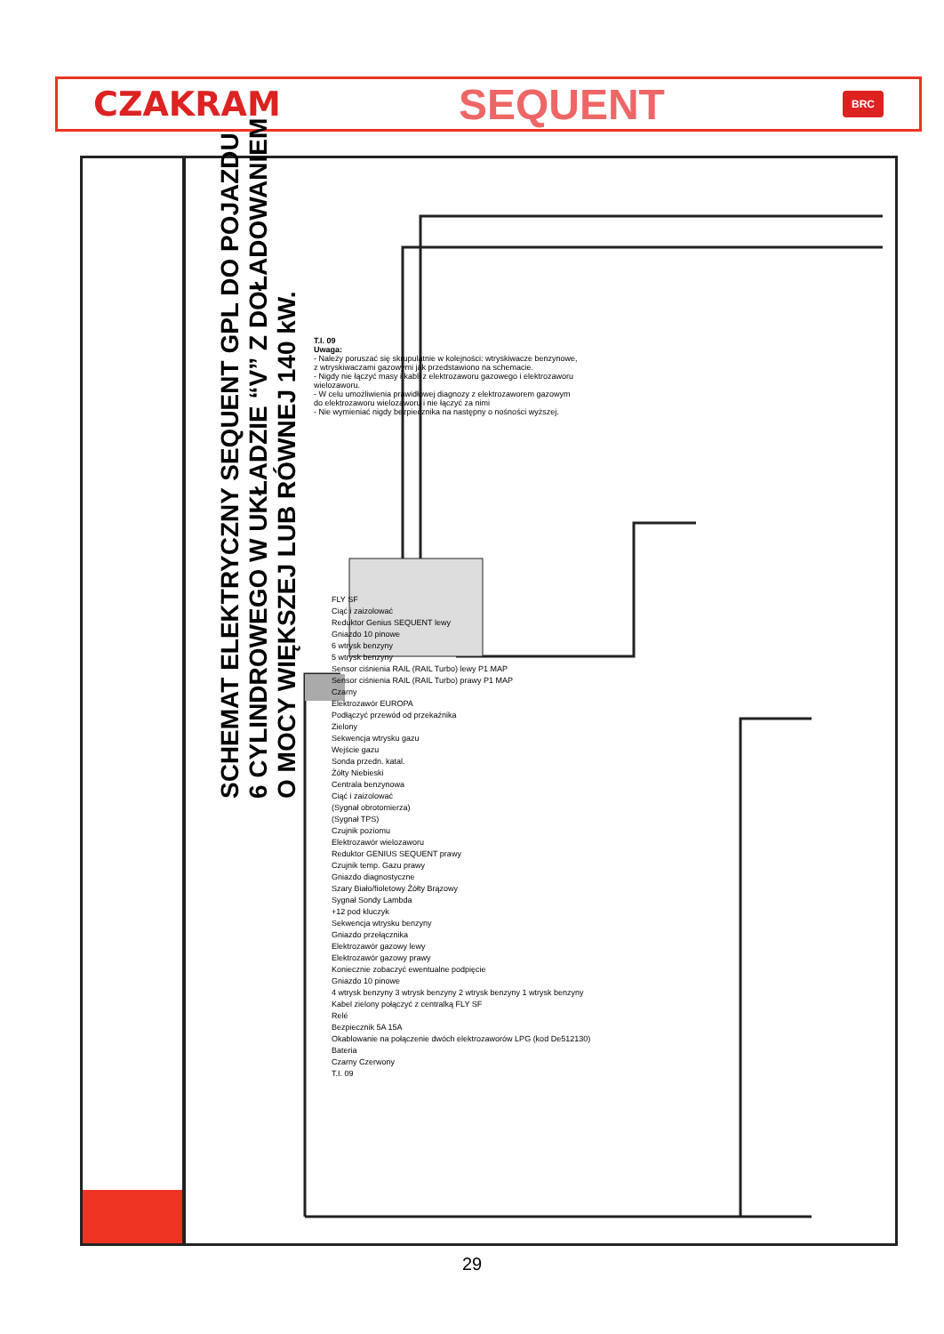CZAKRAM SEQUENT BRC
SCHEMAT ELEKTRYCZNY SEQUENT GPL DO POJAZDU
6 CYLINDROWEGO W UKŁADZIE “V” Z DOŁADOWANIEM
O MOCY WIĘKSZEJ LUB RÓWNEJ 140 kW.
T.I. 09
Uwaga:
- Należy poruszać się skrupulatnie w kolejności: wtryskiwacze benzynowe, z wtryskiwaczami gazowymi jak przedstawiono na schemacie.
- Nigdy nie łączyć masy i kabli z elektrozaworu gazowego i elektrozaworu wielozaworu.
- W celu umożliwienia prawidłowej diagnozy z elektrozaworem gazowym do elektrozaworu wielozaworu i nie łączyć za nimi
- Nie wymieniać nigdy bezpiecznika na następny o nośności wyższej.
FLY SF
Ciąć i zaizolować
Reduktor Genius SEQUENT lewy
Gniazdo 10 pinowe
6 wtrysk benzyny
5 wtrysk benzyny
Sensor ciśnienia RAIL (RAIL Turbo) lewy P1 MAP
Sensor ciśnienia RAIL (RAIL Turbo) prawy P1 MAP
Czarny
Elektrozawór EUROPA
Podłączyć przewód od przekaźnika
Zielony
Sekwencja wtrysku gazu
Wejście gazu
Sonda przedn. katal.
Żółty Niebieski
Centrala benzynowa
Ciąć i zaizolować
(Sygnał obrotomierza)
(Sygnał TPS)
Czujnik poziomu
Elektrozawór wielozaworu
Reduktor GENIUS SEQUENT prawy
Czujnik temp. Gazu prawy
Gniazdo diagnostyczne
Szary Biało/fioletowy Żółty Brązowy
Sygnał Sondy Lambda
+12 pod kluczyk
Sekwencja wtrysku benzyny
Gniazdo przełącznika
Elektrozawór gazowy lewy
Elektrozawór gazowy prawy
Koniecznie zobaczyć ewentualne podpięcie
Gniazdo 10 pinowe
4 wtrysk benzyny 3 wtrysk benzyny 2 wtrysk benzyny 1 wtrysk benzyny
Kabel zielony połączyć z centralką FLY SF
Relé
Bezpiecznik 5A 15A
Okablowanie na połączenie dwóch elektrozaworów LPG (kod De512130)
Bateria
Czarny Czerwony
T.I. 09
29